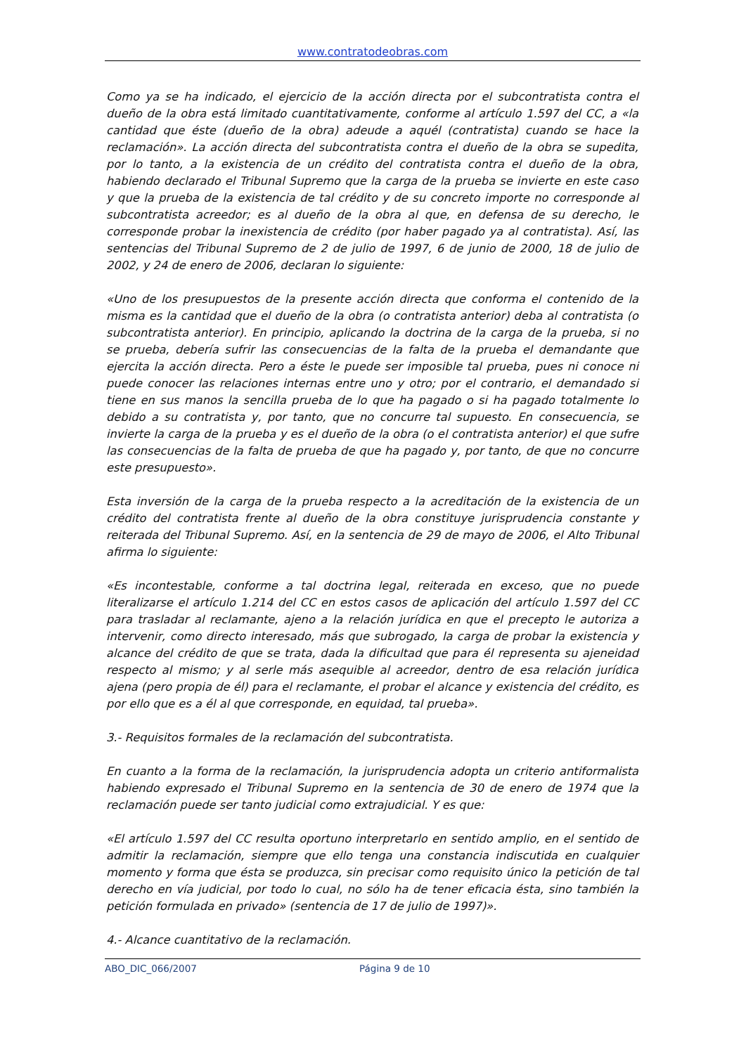www.contratodeobras.com
Como ya se ha indicado, el ejercicio de la acción directa por el subcontratista contra el dueño de la obra está limitado cuantitativamente, conforme al artículo 1.597 del CC, a «la cantidad que éste (dueño de la obra) adeude a aquél (contratista) cuando se hace la reclamación». La acción directa del subcontratista contra el dueño de la obra se supedita, por lo tanto, a la existencia de un crédito del contratista contra el dueño de la obra, habiendo declarado el Tribunal Supremo que la carga de la prueba se invierte en este caso y que la prueba de la existencia de tal crédito y de su concreto importe no corresponde al subcontratista acreedor; es al dueño de la obra al que, en defensa de su derecho, le corresponde probar la inexistencia de crédito (por haber pagado ya al contratista). Así, las sentencias del Tribunal Supremo de 2 de julio de 1997, 6 de junio de 2000, 18 de julio de 2002, y 24 de enero de 2006, declaran lo siguiente:
«Uno de los presupuestos de la presente acción directa que conforma el contenido de la misma es la cantidad que el dueño de la obra (o contratista anterior) deba al contratista (o subcontratista anterior). En principio, aplicando la doctrina de la carga de la prueba, si no se prueba, debería sufrir las consecuencias de la falta de la prueba el demandante que ejercita la acción directa. Pero a éste le puede ser imposible tal prueba, pues ni conoce ni puede conocer las relaciones internas entre uno y otro; por el contrario, el demandado si tiene en sus manos la sencilla prueba de lo que ha pagado o si ha pagado totalmente lo debido a su contratista y, por tanto, que no concurre tal supuesto. En consecuencia, se invierte la carga de la prueba y es el dueño de la obra (o el contratista anterior) el que sufre las consecuencias de la falta de prueba de que ha pagado y, por tanto, de que no concurre este presupuesto».
Esta inversión de la carga de la prueba respecto a la acreditación de la existencia de un crédito del contratista frente al dueño de la obra constituye jurisprudencia constante y reiterada del Tribunal Supremo. Así, en la sentencia de 29 de mayo de 2006, el Alto Tribunal afirma lo siguiente:
«Es incontestable, conforme a tal doctrina legal, reiterada en exceso, que no puede literalizarse el artículo 1.214 del CC en estos casos de aplicación del artículo 1.597 del CC para trasladar al reclamante, ajeno a la relación jurídica en que el precepto le autoriza a intervenir, como directo interesado, más que subrogado, la carga de probar la existencia y alcance del crédito de que se trata, dada la dificultad que para él representa su ajeneidad respecto al mismo; y al serle más asequible al acreedor, dentro de esa relación jurídica ajena (pero propia de él) para el reclamante, el probar el alcance y existencia del crédito, es por ello que es a él al que corresponde, en equidad, tal prueba».
3.- Requisitos formales de la reclamación del subcontratista.
En cuanto a la forma de la reclamación, la jurisprudencia adopta un criterio antiformalista habiendo expresado el Tribunal Supremo en la sentencia de 30 de enero de 1974 que la reclamación puede ser tanto judicial como extrajudicial. Y es que:
«El artículo 1.597 del CC resulta oportuno interpretarlo en sentido amplio, en el sentido de admitir la reclamación, siempre que ello tenga una constancia indiscutida en cualquier momento y forma que ésta se produzca, sin precisar como requisito único la petición de tal derecho en vía judicial, por todo lo cual, no sólo ha de tener eficacia ésta, sino también la petición formulada en privado» (sentencia de 17 de julio de 1997)».
4.- Alcance cuantitativo de la reclamación.
ABO_DIC_066/2007 Página 9 de 10